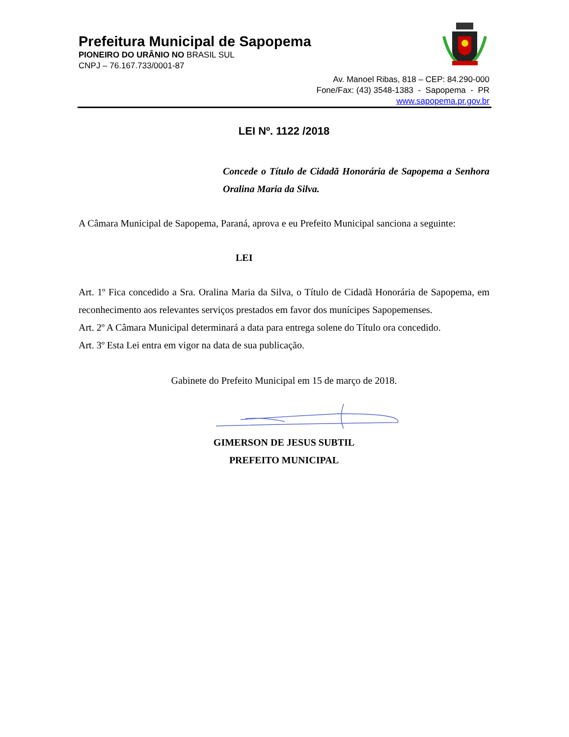Prefeitura Municipal de Sapopema
PIONEIRO DO URÂNIO NO BRASIL SUL
CNPJ – 76.167.733/0001-87
Av. Manoel Ribas, 818 – CEP: 84.290-000
Fone/Fax: (43) 3548-1383 - Sapopema - PR
www.sapopema.pr.gov.br
LEI Nº. 1122 /2018
Concede o Título de Cidadã Honorária de Sapopema a Senhora Oralina Maria da Silva.
A Câmara Municipal de Sapopema, Paraná, aprova e eu Prefeito Municipal sanciona a seguinte:
LEI
Art. 1º Fica concedido a Sra. Oralina Maria da Silva, o Título de Cidadã Honorária de Sapopema, em reconhecimento aos relevantes serviços prestados em favor dos munícipes Sapopemenses.
Art. 2º A Câmara Municipal determinará a data para entrega solene do Título ora concedido.
Art. 3º Esta Lei entra em vigor na data de sua publicação.
Gabinete do Prefeito Municipal em 15 de março de 2018.
GIMERSON DE JESUS SUBTIL
PREFEITO MUNICIPAL